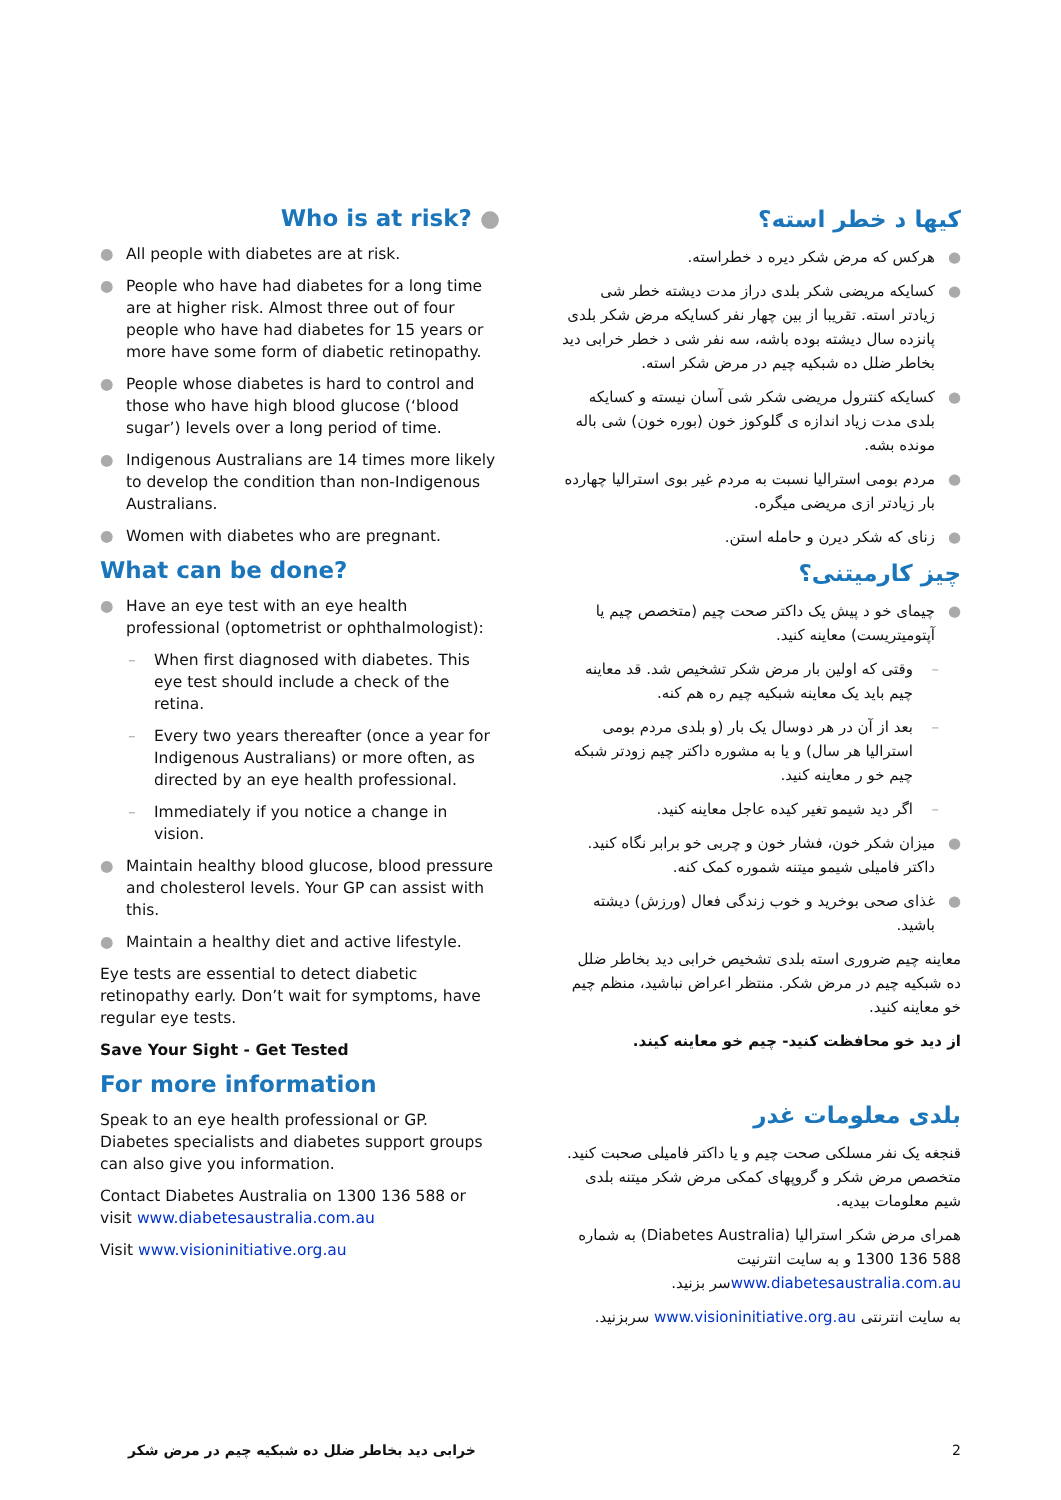Who is at risk? ●
● All people with diabetes are at risk.
● People who have had diabetes for a long time are at higher risk. Almost three out of four people who have had diabetes for 15 years or more have some form of diabetic retinopathy.
● People whose diabetes is hard to control and those who have high blood glucose (‘blood sugar’) levels over a long period of time.
● Indigenous Australians are 14 times more likely to develop the condition than non-Indigenous Australians.
● Women with diabetes who are pregnant.
What can be done?
● Have an eye test with an eye health professional (optometrist or ophthalmologist):
– When first diagnosed with diabetes. This eye test should include a check of the retina.
– Every two years thereafter (once a year for Indigenous Australians) or more often, as directed by an eye health professional.
– Immediately if you notice a change in vision.
● Maintain healthy blood glucose, blood pressure and cholesterol levels. Your GP can assist with this.
● Maintain a healthy diet and active lifestyle.
Eye tests are essential to detect diabetic retinopathy early. Don’t wait for symptoms, have regular eye tests.
Save Your Sight - Get Tested
For more information
Speak to an eye health professional or GP. Diabetes specialists and diabetes support groups can also give you information.
Contact Diabetes Australia on 1300 136 588 or visit www.diabetesaustralia.com.au
Visit www.visioninitiative.org.au
کیها د خطر استه؟
● هرکس که مرض شکر دیره د خطراسته.
● کسایکه مریضی شکر بلدی دراز مدت دیشته خطر شی زیادتر استه. تقریبا از بین چهار نفر کسایکه مرض شکر بلدی پانزده سال دیشته بوده باشه، سه نفر شی د خطر خرابی دید بخاطر ضلل ده شبکیه چیم در مرض شکر استه.
● کسایکه کنترول مریضی شکر شی آسان نیسته و کسایکه بلدی مدت زیاد اندازه ی گلوکوز خون (بوره خون) شی باله مونده بشه.
● مردم بومی استرالیا نسبت به مردم غیر بوی استرالیا چهارده بار زیادتر ازی مریضی میگره.
● زنای که شکر دیرن و حامله استن.
چیز کارمیتنی؟
● چیمای خو د پیش یک داکتر صحت چیم (متخصص چیم یا آپتومیتریست) معاینه کنید.
– وقتی که اولین بار مرض شکر تشخیص شد. قد معاینه چیم باید یک معاینه شبکیه چیم ره هم کنه.
– بعد از آن در هر دوسال یک بار (و بلدی مردم بومی استرالیا هر سال) و یا به مشوره داکتر چیم زودتر شبکه چیم خو ر معاینه کنید.
– اگر دید شیمو تغیر کیده عاجل معاینه کنید.
● میزان شکر خون، فشار خون و چربی خو برابر نگاه کنید. داکتر فامیلی شیمو میتنه شموره کمک کنه.
● غذای صحی بوخرید و خوب زندگی فعال (ورزش) دیشته باشید.
معاینه چیم ضروری استه بلدی تشخیص خرابی دید بخاطر ضلل ده شبکیه چیم در مرض شکر. منتظر اعراض نباشید، منظم چیم خو معاینه کنید.
از دید خو محافظت کنید- چیم خو معاینه کیند.
بلدی معلومات غدر
قنجغه یک نفر مسلکی صحت چیم و یا داکتر فامیلی صحبت کنید. متخصص مرض شکر و گروپهای کمکی مرض شکر میتنه بلدی شیم معلومات بیدیه.
همرای مرض شکر استرالیا (Diabetes Australia) به شماره 588 136 1300 و به سایت انترنیت www.diabetesaustralia.com.auسر بزنید.
به سایت انترنتی www.visioninitiative.org.au سربزنید.
خرابی دید بخاطر ضلل ده شبکیه چیم در مرض شکر 2